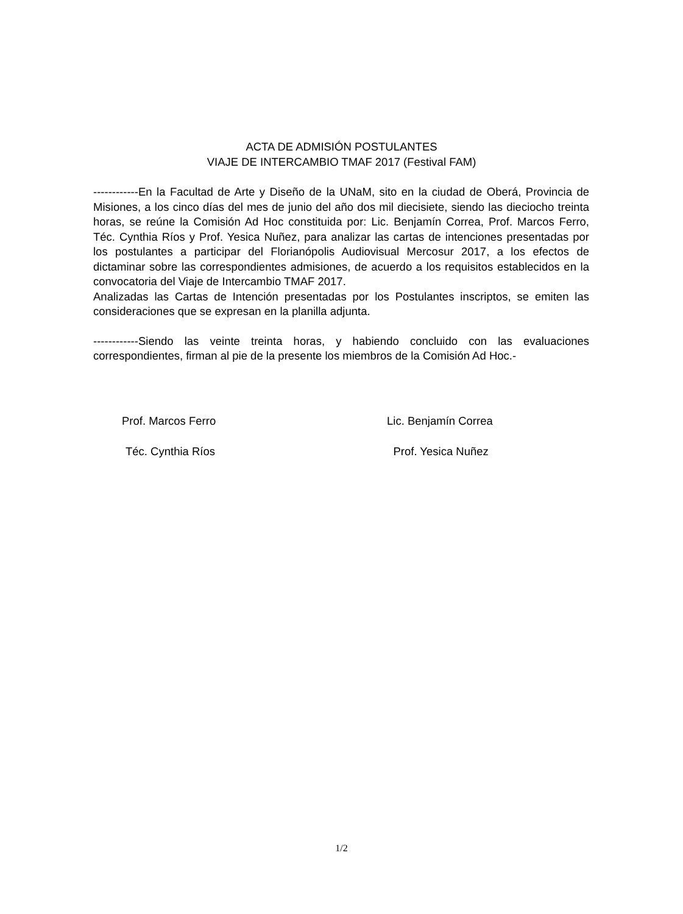ACTA DE ADMISIÓN POSTULANTES
VIAJE DE INTERCAMBIO TMAF 2017 (Festival FAM)
------------En la Facultad de Arte y Diseño de la UNaM, sito en la ciudad de Oberá, Provincia de Misiones, a los cinco días del mes de junio del año dos mil diecisiete, siendo las dieciocho treinta horas, se reúne la Comisión Ad Hoc constituida por: Lic. Benjamín Correa, Prof. Marcos Ferro, Téc. Cynthia Ríos y Prof. Yesica Nuñez, para analizar las cartas de intenciones presentadas por los postulantes a participar del Florianópolis Audiovisual Mercosur 2017, a los efectos de dictaminar sobre las correspondientes admisiones, de acuerdo a los requisitos establecidos en la convocatoria del Viaje de Intercambio TMAF 2017.
Analizadas las Cartas de Intención presentadas por los Postulantes inscriptos, se emiten las consideraciones que se expresan en la planilla adjunta.
------------Siendo las veinte treinta horas, y habiendo concluido con las evaluaciones correspondientes, firman al pie de la presente los miembros de la Comisión Ad Hoc.-
Prof. Marcos Ferro Lic. Benjamín Correa
Téc. Cynthia Ríos Prof. Yesica Nuñez
1/2